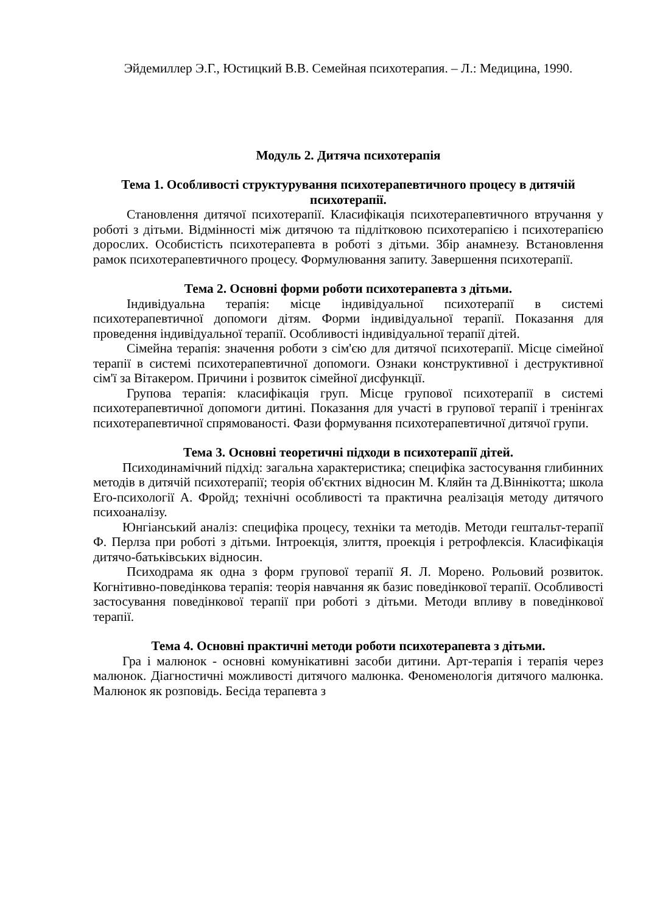Эйдемиллер Э.Г., Юстицкий В.В. Семейная психотерапия. – Л.: Медицина, 1990.
Модуль 2. Дитяча психотерапія
Тема 1. Особливості структурування психотерапевтичного процесу в дитячій психотерапії.
Становлення дитячої психотерапії. Класифікація психотерапевтичного втручання у роботі з дітьми. Відмінності між дитячою та підлітковою психотерапією і психотерапією дорослих. Особистість психотерапевта в роботі з дітьми. Збір анамнезу. Встановлення рамок психотерапевтичного процесу. Формулювання запиту. Завершення психотерапії.
Тема 2. Основні форми роботи психотерапевта з дітьми.
Індивідуальна терапія: місце індивідуальної психотерапії в системі психотерапевтичної допомоги дітям. Форми індивідуальної терапії. Показання для проведення індивідуальної терапії. Особливості індивідуальної терапії дітей.
Сімейна терапія: значення роботи з сім'єю для дитячої психотерапії. Місце сімейної терапії в системі психотерапевтичної допомоги. Ознаки конструктивної і деструктивної сім'ї за Вітакером. Причини і розвиток сімейної дисфункції.
Групова терапія: класифікація груп. Місце групової психотерапії в системі психотерапевтичної допомоги дитині. Показання для участі в групової терапії і тренінгах психотерапевтичної спрямованості. Фази формування психотерапевтичної дитячої групи.
Тема 3. Основні теоретичні підходи в психотерапії дітей.
Психодинамічний підхід: загальна характеристика; специфіка застосування глибинних методів в дитячій психотерапії; теорія об'єктних відносин М. Кляйн та Д.Віннікотта; школа Его-психології А. Фройд; технічні особливості та практична реалізація методу дитячого психоаналізу.
Юнгіанський аналіз: специфіка процесу, техніки та методів. Методи гештальт-терапії Ф. Перлза при роботі з дітьми. Інтроекція, злиття, проекція і ретрофлексія. Класифікація дитячо-батьківських відносин.
Психодрама як одна з форм групової терапії Я. Л. Морено. Рольовий розвиток. Когнітивно-поведінкова терапія: теорія навчання як базис поведінкової терапії. Особливості застосування поведінкової терапії при роботі з дітьми. Методи впливу в поведінкової терапії.
Тема 4. Основні практичні методи роботи психотерапевта з дітьми.
Гра і малюнок - основні комунікативні засоби дитини. Арт-терапія і терапія через малюнок. Діагностичні можливості дитячого малюнка. Феноменологія дитячого малюнка. Малюнок як розповідь. Бесіда терапевта з